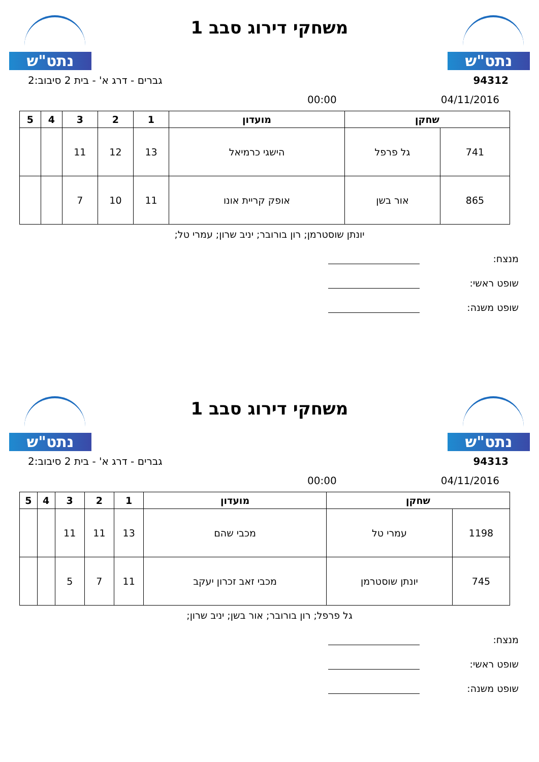נתט"ש
משחקי דירוג סבב 1
נתט"ש
94312 גברים - דרג א' - בית 2 סיבוב:2
04/11/2016 00:00
| שחקן | | מועדון | 1 | 2 | 3 | 4 | 5 |
| --- | --- | --- | --- | --- | --- | --- | --- |
| 741 | גל פרפל | הישגי כרמיאל | 13 | 12 | 11 | | |
| 865 | אור בשן | אופק קריית אונו | 11 | 10 | 7 | | |
יונתן שוסטרמן; רון בורובר; יניב שרון; עמרי טל;
מנצח:
שופט ראשי:
שופט משנה:
נתט"ש
משחקי דירוג סבב 1
נתט"ש
94313 גברים - דרג א' - בית 2 סיבוב:2
04/11/2016 00:00
| שחקן | | מועדון | 1 | 2 | 3 | 4 | 5 |
| --- | --- | --- | --- | --- | --- | --- | --- |
| 1198 | עמרי טל | מכבי שהם | 13 | 11 | 11 | | |
| 745 | יונתן שוסטרמן | מכבי זאב זכרון יעקב | 11 | 7 | 5 | | |
גל פרפל; רון בורובר; אור בשן; יניב שרון;
מנצח:
שופט ראשי:
שופט משנה: